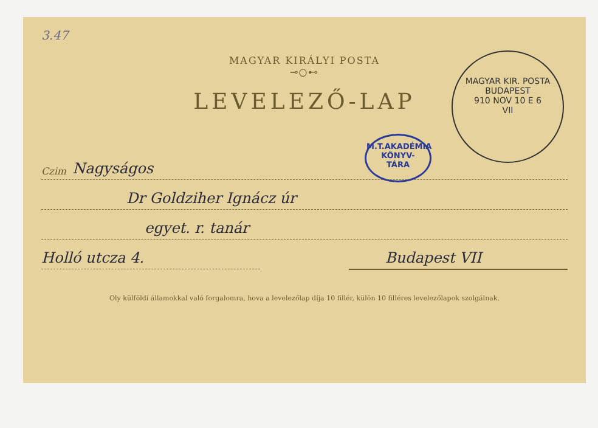3.47
MAGYAR KIRÁLYI POSTA
⊸○⊷
LEVELEZŐ-LAP
M.T.AKADÉMIA
KÖNYV-
TÁRA
MAGYAR KIR. POSTA
BUDAPEST
910 NOV 10 E 6
VII
Czim Nagyságos
Dr Goldziher Ignácz úr
egyet. r. tanár
Holló utcza 4. Budapest VII
Oly külföldi államokkal való forgalomra, hova a levelezőlap díja 10 fillér, külön 10 filléres levelezőlapok szolgálnak.